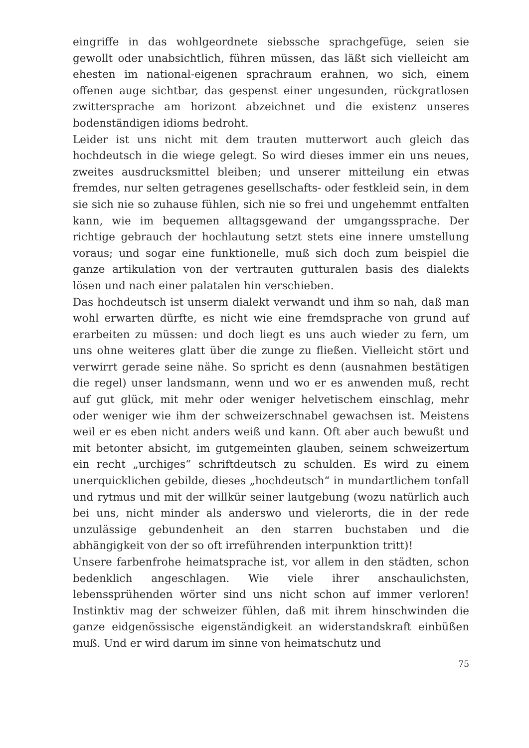eingriffe in das wohlgeordnete siebssche sprachgefüge, seien sie gewollt oder unabsichtlich, führen müssen, das läßt sich vielleicht am ehesten im national-eigenen sprachraum erahnen, wo sich, einem offenen auge sichtbar, das gespenst einer ungesunden, rückgratlosen zwittersprache am horizont abzeichnet und die existenz unseres bodenständigen idioms bedroht.
Leider ist uns nicht mit dem trauten mutterwort auch gleich das hochdeutsch in die wiege gelegt. So wird dieses immer ein uns neues, zweites ausdrucksmittel bleiben; und unserer mitteilung ein etwas fremdes, nur selten getragenes gesellschafts- oder festkleid sein, in dem sie sich nie so zuhause fühlen, sich nie so frei und ungehemmt entfalten kann, wie im bequemen alltagsgewand der umgangssprache. Der richtige gebrauch der hochlautung setzt stets eine innere umstellung voraus; und sogar eine funktionelle, muß sich doch zum beispiel die ganze artikulation von der vertrauten gutturalen basis des dialekts lösen und nach einer palatalen hin verschieben.
Das hochdeutsch ist unserm dialekt verwandt und ihm so nah, daß man wohl erwarten dürfte, es nicht wie eine fremdsprache von grund auf erarbeiten zu müssen: und doch liegt es uns auch wieder zu fern, um uns ohne weiteres glatt über die zunge zu fließen. Vielleicht stört und verwirrt gerade seine nähe. So spricht es denn (ausnahmen bestätigen die regel) unser landsmann, wenn und wo er es anwenden muß, recht auf gut glück, mit mehr oder weniger helvetischem einschlag, mehr oder weniger wie ihm der schweizerschnabel gewachsen ist. Meistens weil er es eben nicht anders weiß und kann. Oft aber auch bewußt und mit betonter absicht, im gutgemeinten glauben, seinem schweizertum ein recht „urchiges“ schriftdeutsch zu schulden. Es wird zu einem unerquicklichen gebilde, dieses „hochdeutsch“ in mundartlichem tonfall und rytmus und mit der willkür seiner lautgebung (wozu natürlich auch bei uns, nicht minder als anderswo und vielerorts, die in der rede unzulässige gebundenheit an den starren buchstaben und die abhängigkeit von der so oft irreführenden interpunktion tritt)!
Unsere farbenfrohe heimatsprache ist, vor allem in den städten, schon bedenklich angeschlagen. Wie viele ihrer anschaulichsten, lebenssprühenden wörter sind uns nicht schon auf immer verloren! Instinktiv mag der schweizer fühlen, daß mit ihrem hinschwinden die ganze eidgenössische eigenständigkeit an widerstandskraft einbüßen muß. Und er wird darum im sinne von heimatschutz und
75